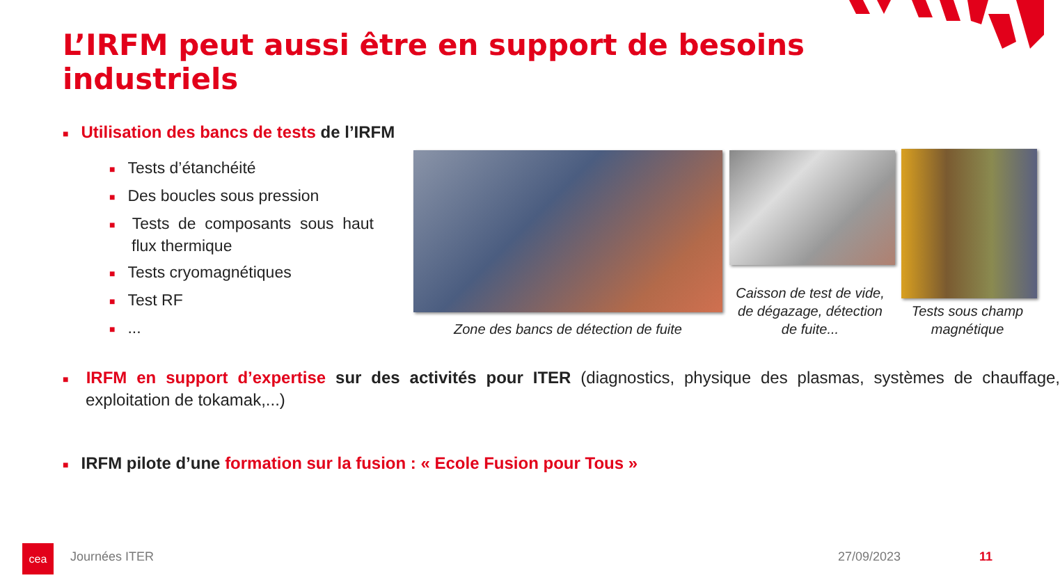L’IRFM peut aussi être en support de besoins industriels
■ Utilisation des bancs de tests de l’IRFM
■ Tests d’étanchéité
■ Des boucles sous pression
■ Tests de composants sous haut flux thermique
■ Tests cryomagnétiques
■ Test RF
■...
Zone des bancs de détection de fuite
Caisson de test de vide, de dégazage, détection de fuite...
Tests sous champ magnétique
■ IRFM en support d’expertise sur des activités pour ITER (diagnostics, physique des plasmas, systèmes de chauffage, exploitation de tokamak,...)
■ IRFM pilote d’une formation sur la fusion : « Ecole Fusion pour Tous »
cea Journées ITER 27/09/2023 11